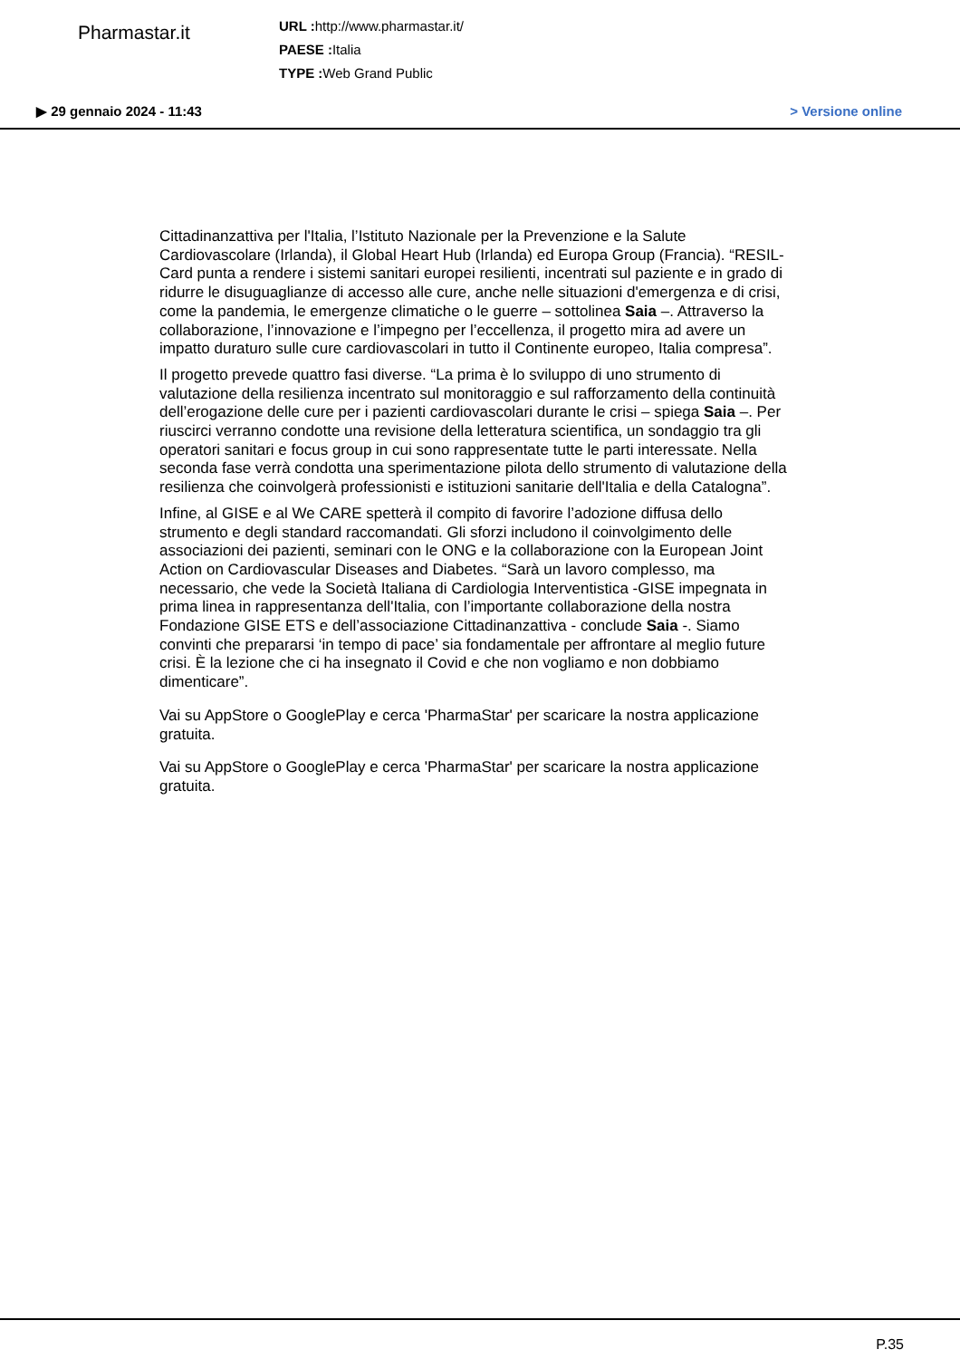Pharmastar.it
URL : http://www.pharmastar.it/
PAESE : Italia
TYPE : Web Grand Public
▶ 29 gennaio 2024 - 11:43 > Versione online
Cittadinanzattiva per l'Italia, l’Istituto Nazionale per la Prevenzione e la Salute Cardiovascolare (Irlanda), il Global Heart Hub (Irlanda) ed Europa Group (Francia). “RESIL-Card punta a rendere i sistemi sanitari europei resilienti, incentrati sul paziente e in grado di ridurre le disuguaglianze di accesso alle cure, anche nelle situazioni d'emergenza e di crisi, come la pandemia, le emergenze climatiche o le guerre – sottolinea Saia –. Attraverso la collaborazione, l’innovazione e l’impegno per l’eccellenza, il progetto mira ad avere un impatto duraturo sulle cure cardiovascolari in tutto il Continente europeo, Italia compresa”.
Il progetto prevede quattro fasi diverse. “La prima è lo sviluppo di uno strumento di valutazione della resilienza incentrato sul monitoraggio e sul rafforzamento della continuità dell’erogazione delle cure per i pazienti cardiovascolari durante le crisi – spiega Saia –. Per riuscirci verranno condotte una revisione della letteratura scientifica, un sondaggio tra gli operatori sanitari e focus group in cui sono rappresentate tutte le parti interessate. Nella seconda fase verrà condotta una sperimentazione pilota dello strumento di valutazione della resilienza che coinvolgerà professionisti e istituzioni sanitarie dell'Italia e della Catalogna”.
Infine, al GISE e al We CARE spetterà il compito di favorire l’adozione diffusa dello strumento e degli standard raccomandati. Gli sforzi includono il coinvolgimento delle associazioni dei pazienti, seminari con le ONG e la collaborazione con la European Joint Action on Cardiovascular Diseases and Diabetes. “Sarà un lavoro complesso, ma necessario, che vede la Società Italiana di Cardiologia Interventistica -GISE impegnata in prima linea in rappresentanza dell'Italia, con l’importante collaborazione della nostra Fondazione GISE ETS e dell’associazione Cittadinanzattiva - conclude Saia -. Siamo convinti che prepararsi ‘in tempo di pace’ sia fondamentale per affrontare al meglio future crisi. È la lezione che ci ha insegnato il Covid e che non vogliamo e non dobbiamo dimenticare”.
Vai su AppStore o GooglePlay e cerca 'PharmaStar' per scaricare la nostra applicazione gratuita.
Vai su AppStore o GooglePlay e cerca 'PharmaStar' per scaricare la nostra applicazione gratuita.
P.35